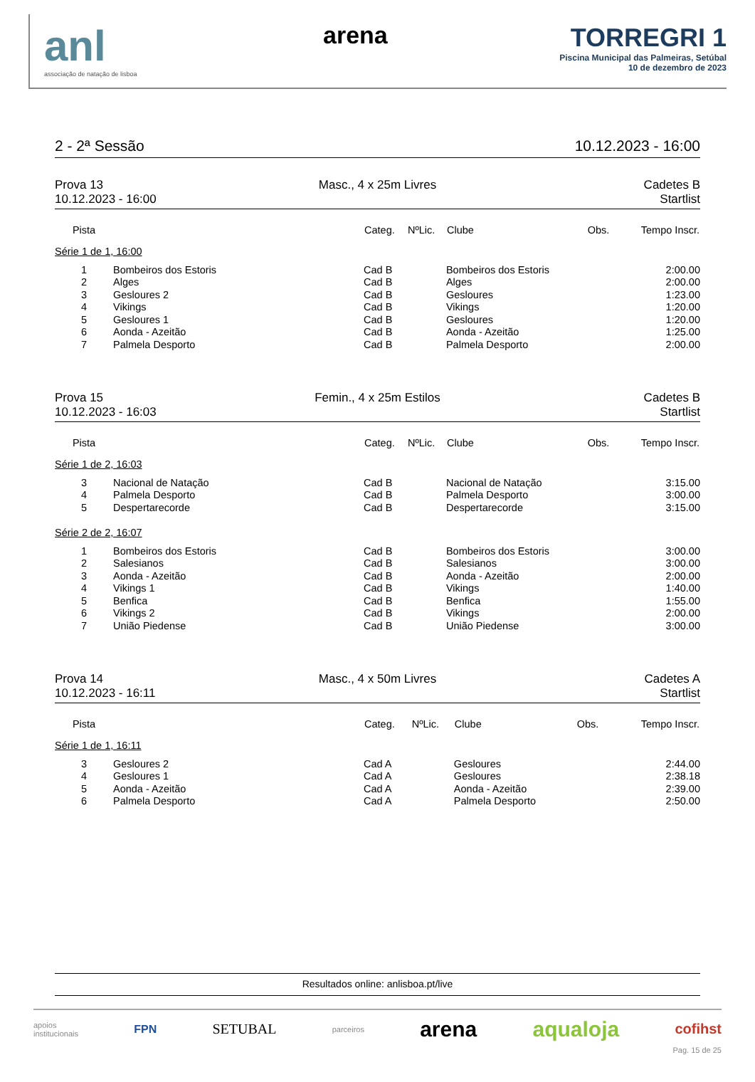anl
associação de natação de lisboa
arena TORREGRI 1
Piscina Municipal das Palmeiras, Setúbal
10 de dezembro de 2023
2 - 2ª Sessão 10.12.2023 - 16:00
Prova 13
10.12.2023 - 16:00
Masc., 4 x 25m Livres
Cadetes B
Startlist
| Pista | | Categ. | NºLic. | Clube | Obs. | Tempo Inscr. |
| --- | --- | --- | --- | --- | --- | --- |
| Série 1 de 1, 16:00 | | | | | | |
| 1 | Bombeiros dos Estoris | Cad B | | Bombeiros dos Estoris | | 2:00.00 |
| 2 | Alges | Cad B | | Alges | | 2:00.00 |
| 3 | Gesloures 2 | Cad B | | Gesloures | | 1:23.00 |
| 4 | Vikings | Cad B | | Vikings | | 1:20.00 |
| 5 | Gesloures 1 | Cad B | | Gesloures | | 1:20.00 |
| 6 | Aonda - Azeitão | Cad B | | Aonda - Azeitão | | 1:25.00 |
| 7 | Palmela Desporto | Cad B | | Palmela Desporto | | 2:00.00 |
Prova 15
10.12.2023 - 16:03
Femin., 4 x 25m Estilos
Cadetes B
Startlist
| Pista | | Categ. | NºLic. | Clube | Obs. | Tempo Inscr. |
| --- | --- | --- | --- | --- | --- | --- |
| Série 1 de 2, 16:03 | | | | | | |
| 3 | Nacional de Natação | Cad B | | Nacional de Natação | | 3:15.00 |
| 4 | Palmela Desporto | Cad B | | Palmela Desporto | | 3:00.00 |
| 5 | Despertarecorde | Cad B | | Despertarecorde | | 3:15.00 |
| Série 2 de 2, 16:07 | | | | | | |
| 1 | Bombeiros dos Estoris | Cad B | | Bombeiros dos Estoris | | 3:00.00 |
| 2 | Salesianos | Cad B | | Salesianos | | 3:00.00 |
| 3 | Aonda - Azeitão | Cad B | | Aonda - Azeitão | | 2:00.00 |
| 4 | Vikings 1 | Cad B | | Vikings | | 1:40.00 |
| 5 | Benfica | Cad B | | Benfica | | 1:55.00 |
| 6 | Vikings 2 | Cad B | | Vikings | | 2:00.00 |
| 7 | União Piedense | Cad B | | União Piedense | | 3:00.00 |
Prova 14
10.12.2023 - 16:11
Masc., 4 x 50m Livres
Cadetes A
Startlist
| Pista | | Categ. | NºLic. | Clube | Obs. | Tempo Inscr. |
| --- | --- | --- | --- | --- | --- | --- |
| Série 1 de 1, 16:11 | | | | | | |
| 3 | Gesloures 2 | Cad A | | Gesloures | | 2:44.00 |
| 4 | Gesloures 1 | Cad A | | Gesloures | | 2:38.18 |
| 5 | Aonda - Azeitão | Cad A | | Aonda - Azeitão | | 2:39.00 |
| 6 | Palmela Desporto | Cad A | | Palmela Desporto | | 2:50.00 |
Resultados online: anlisboa.pt/live
apoios
institucionais FPN SETUBAL parceiros arena aqualoja cofihst
Pag. 15 de 25